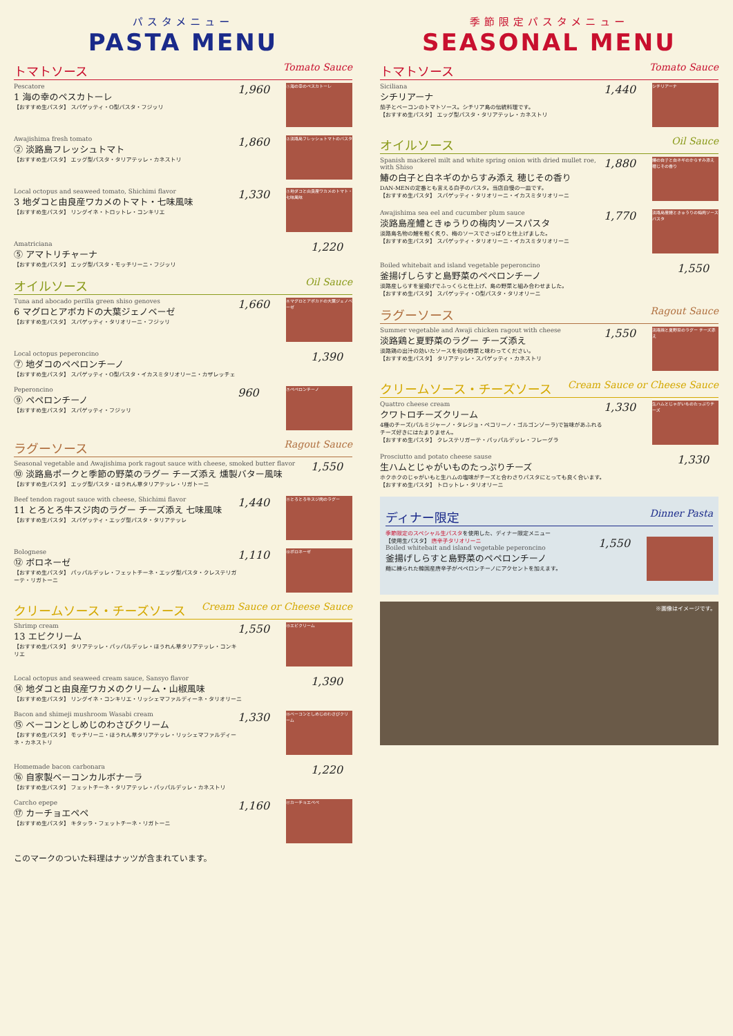パスタメニュー
PASTA MENU
トマトソース Tomato Sauce
Pescatore
1 海の幸のペスカトーレ
【おすすめ生パスタ】 スパゲッティ・O型パスタ・フジッリ
1,960
①海の幸のペスカトーレ
Awajishima fresh tomato
② 淡路島フレッシュトマト
【おすすめ生パスタ】 エッグ型パスタ・タリアテッレ・カネストリ
1,860
②淡路島フレッシュトマトのパスタ
Local octopus and seaweed tomato, Shichimi flavor
3 地ダコと由良産ワカメのトマト・七味風味
【おすすめ生パスタ】 リングイネ・トロットレ・コンキリエ
1,330
③地ダコと由良産ワカメのトマト・七味風味
Amatriciana
⑤ アマトリチャーナ
【おすすめ生パスタ】 エッグ型パスタ・モッチリーニ・フジッリ
1,220
オイルソース Oil Sauce
Tuna and abocado perilla green shiso genoves
6 マグロとアボカドの大葉ジェノベーゼ
【おすすめ生パスタ】 スパゲッティ・タリオリーニ・フジッリ
1,660
⑥マグロとアボカドの大葉ジェノベーゼ
Local octopus peperoncino
⑦ 地ダコのペペロンチーノ
【おすすめ生パスタ】 スパゲッティ・O型パスタ・イカスミタリオリーニ・カザレッチェ
1,390
Peperoncino
⑨ ペペロンチーノ
【おすすめ生パスタ】 スパゲッティ・フジッリ
960
⑨ペペロンチーノ
ラグーソース Ragout Sauce
Seasonal vegetable and Awajishima pork ragout sauce with cheese, smoked butter flavor
⑩ 淡路島ポークと季節の野菜のラグー チーズ添え 燻製バター風味
【おすすめ生パスタ】 エッグ型パスタ・ほうれん草タリアテッレ・リガトーニ
1,550
Beef tendon ragout sauce with cheese, Shichimi flavor
11 とろとろ牛スジ肉のラグー チーズ添え 七味風味
【おすすめ生パスタ】 スパゲッティ・エッグ型パスタ・タリアテッレ
1,440
⑪とろとろ牛スジ肉のラグー
Bolognese
⑫ ボロネーゼ
【おすすめ生パスタ】 パッパルデッレ・フェットチーネ・エッグ型パスタ・クレステリガーテ・リガトーニ
1,110
⑫ボロネーゼ
クリームソース・チーズソース Cream Sauce or Cheese Sauce
Shrimp cream
13 エビクリーム
【おすすめ生パスタ】 タリアテッレ・パッパルデッレ・ほうれん草タリアテッレ・コンキリエ
1,550
⑬エビクリーム
Local octopus and seaweed cream sauce, Sansyo flavor
⑭ 地ダコと由良産ワカメのクリーム・山椒風味
【おすすめ生パスタ】 リングイネ・コンキリエ・リッシェマファルディーネ・タリオリーニ
1,390
Bacon and shimeji mushroom Wasabi cream
⑮ ベーコンとしめじのわさびクリーム
【おすすめ生パスタ】 モッチリーニ・ほうれん草タリアテッレ・リッシェマファルディーネ・カネストリ
1,330
⑮ベーコンとしめじのわさびクリーム
Homemade bacon carbonara
⑯ 自家製ベーコンカルボナーラ
【おすすめ生パスタ】 フェットチーネ・タリアテッレ・パッパルデッレ・カネストリ
1,220
Carcho epepe
⑰ カーチョエペペ
【おすすめ生パスタ】 キタッラ・フェットチーネ・リガトーニ
1,160
⑰カーチョエペペ
このマークのついた料理はナッツが含まれています。
季節限定パスタメニュー
SEASONAL MENU
トマトソース Tomato Sauce
Siciliana
シチリアーナ
茄子とベーコンのトマトソース。シチリア島の伝統料理です。
【おすすめ生パスタ】 エッグ型パスタ・タリアテッレ・カネストリ
1,440
シチリアーナ
オイルソース Oil Sauce
Spanish mackerel milt and white spring onion with dried mullet roe, with Shiso
鰆の白子と白ネギのからすみ添え 穂じその香り
DAN-MENの定番とも言える白子のパスタ。当店自慢の一皿です。
【おすすめ生パスタ】 スパゲッティ・タリオリーニ・イカスミタリオリーニ
1,880
鰆の白子と白ネギのからすみ添え 穂じその香り
Awajishima sea eel and cucumber plum sauce
淡路島産鱧ときゅうりの梅肉ソースパスタ
淡路島名物の鱧を軽く炙り、梅のソースでさっぱりと仕上げました。
【おすすめ生パスタ】 スパゲッティ・タリオリーニ・イカスミタリオリーニ
1,770
淡路島産鱧ときゅうりの梅肉ソースパスタ
Boiled whitebait and island vegetable peperoncino
釜揚げしらすと島野菜のペペロンチーノ
淡路産しらすを釜揚げでふっくらと仕上げ、島の野菜と組み合わせました。
【おすすめ生パスタ】 スパゲッティ・O型パスタ・タリオリーニ
1,550
ラグーソース Ragout Sauce
Summer vegetable and Awaji chicken ragout with cheese
淡路鶏と夏野菜のラグー チーズ添え
淡路鶏の出汁の効いたソースを旬の野菜と味わってください。
【おすすめ生パスタ】 タリアテッレ・スパゲッティ・カネストリ
1,550
淡路鶏と夏野菜のラグー チーズ添え
クリームソース・チーズソース Cream Sauce or Cheese Sauce
Quattro cheese cream
クワトロチーズクリーム
4種のチーズ(パルミジャーノ・タレジョ・ペコリーノ・ゴルゴンゾーラ)で旨味があふれる チーズ好きにはたまりません。
【おすすめ生パスタ】 クレステリガーテ・パッパルデッレ・フレーグラ
1,330
生ハムとじゃがいものたっぷりチーズ
Prosciutto and potato cheese sause
生ハムとじゃがいものたっぷりチーズ
ホクホクのじゃがいもと生ハムの塩味がチーズと合わさりパスタにとっても良く合います。
【おすすめ生パスタ】 トロットレ・タリオリーニ
1,330
ディナー限定 Dinner Pasta
季節限定のスペシャル生パスタを使用した、ディナー限定メニュー
【使用生パスタ】 唐辛子タリオリーニ
Boiled whitebait and island vegetable peperoncino
釜揚げしらすと島野菜のペペロンチーノ
麺に練られた韓国産唐辛子がペペロンチーノにアクセントを加えます。
1,550
※画像はイメージです。